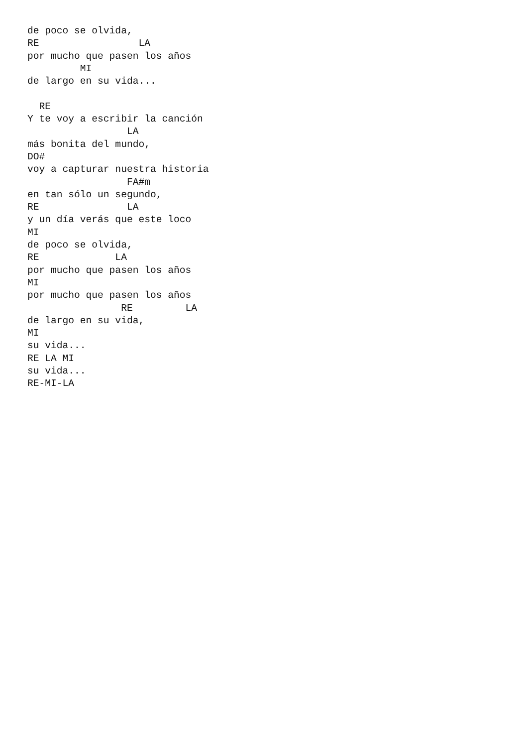de poco se olvida,
RE                 LA
por mucho que pasen los años
         MI
de largo en su vida...

  RE
Y te voy a escribir la canción
                 LA
más bonita del mundo,
DO#
voy a capturar nuestra historia
                 FA#m
en tan sólo un segundo,
RE               LA
y un día verás que este loco
MI
de poco se olvida,
RE             LA
por mucho que pasen los años
MI
por mucho que pasen los años
                RE         LA
de largo en su vida,
MI
su vida...
RE LA MI
su vida...
RE-MI-LA